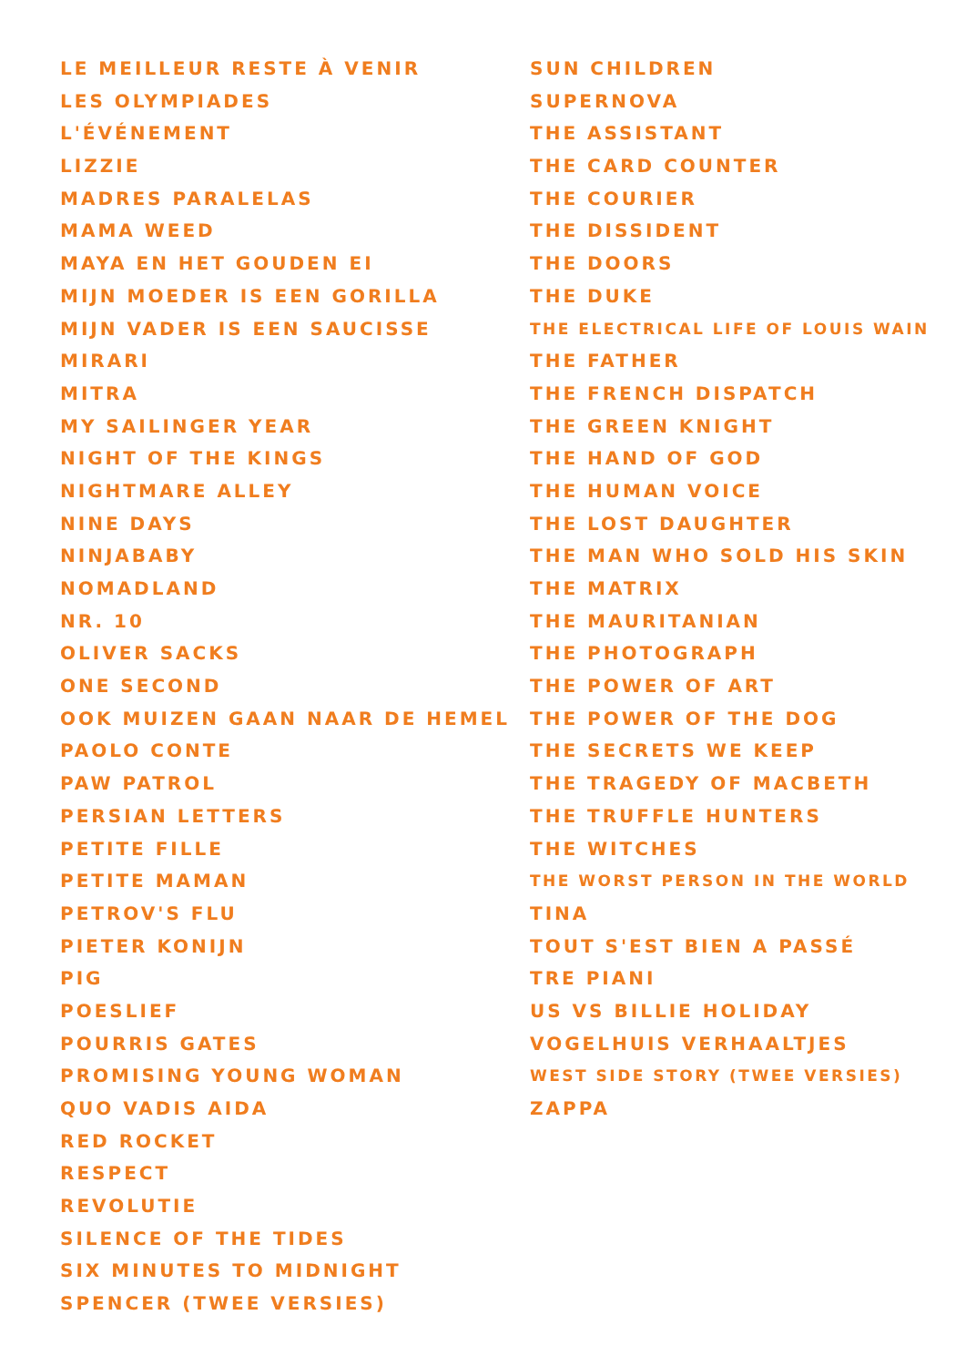LE MEILLEUR RESTE À VENIR
LES OLYMPIADES
L'ÉVÉNEMENT
LIZZIE
MADRES PARALELAS
MAMA WEED
MAYA EN HET GOUDEN EI
MIJN MOEDER IS EEN GORILLA
MIJN VADER IS EEN SAUCISSE
MIRARI
MITRA
MY SAILINGER YEAR
NIGHT OF THE KINGS
NIGHTMARE ALLEY
NINE DAYS
NINJABABY
NOMADLAND
NR. 10
OLIVER SACKS
ONE SECOND
OOK MUIZEN GAAN NAAR DE HEMEL
PAOLO CONTE
PAW PATROL
PERSIAN LETTERS
PETITE FILLE
PETITE MAMAN
PETROV'S FLU
PIETER KONIJN
PIG
POESLIEF
POURRIS GATES
PROMISING YOUNG WOMAN
QUO VADIS AIDA
RED ROCKET
RESPECT
REVOLUTIE
SILENCE OF THE TIDES
SIX MINUTES TO MIDNIGHT
SPENCER (TWEE VERSIES)
SUN CHILDREN
SUPERNOVA
THE ASSISTANT
THE CARD COUNTER
THE COURIER
THE DISSIDENT
THE DOORS
THE DUKE
THE ELECTRICAL LIFE OF LOUIS WAIN
THE FATHER
THE FRENCH DISPATCH
THE GREEN KNIGHT
THE HAND OF GOD
THE HUMAN VOICE
THE LOST DAUGHTER
THE MAN WHO SOLD HIS SKIN
THE MATRIX
THE MAURITANIAN
THE PHOTOGRAPH
THE POWER OF ART
THE POWER OF THE DOG
THE SECRETS WE KEEP
THE TRAGEDY OF MACBETH
THE TRUFFLE HUNTERS
THE WITCHES
THE WORST PERSON IN THE WORLD
TINA
TOUT S'EST BIEN A PASSÉ
TRE PIANI
US VS BILLIE HOLIDAY
VOGELHUIS VERHAALTJES
WEST SIDE STORY (TWEE VERSIES)
ZAPPA